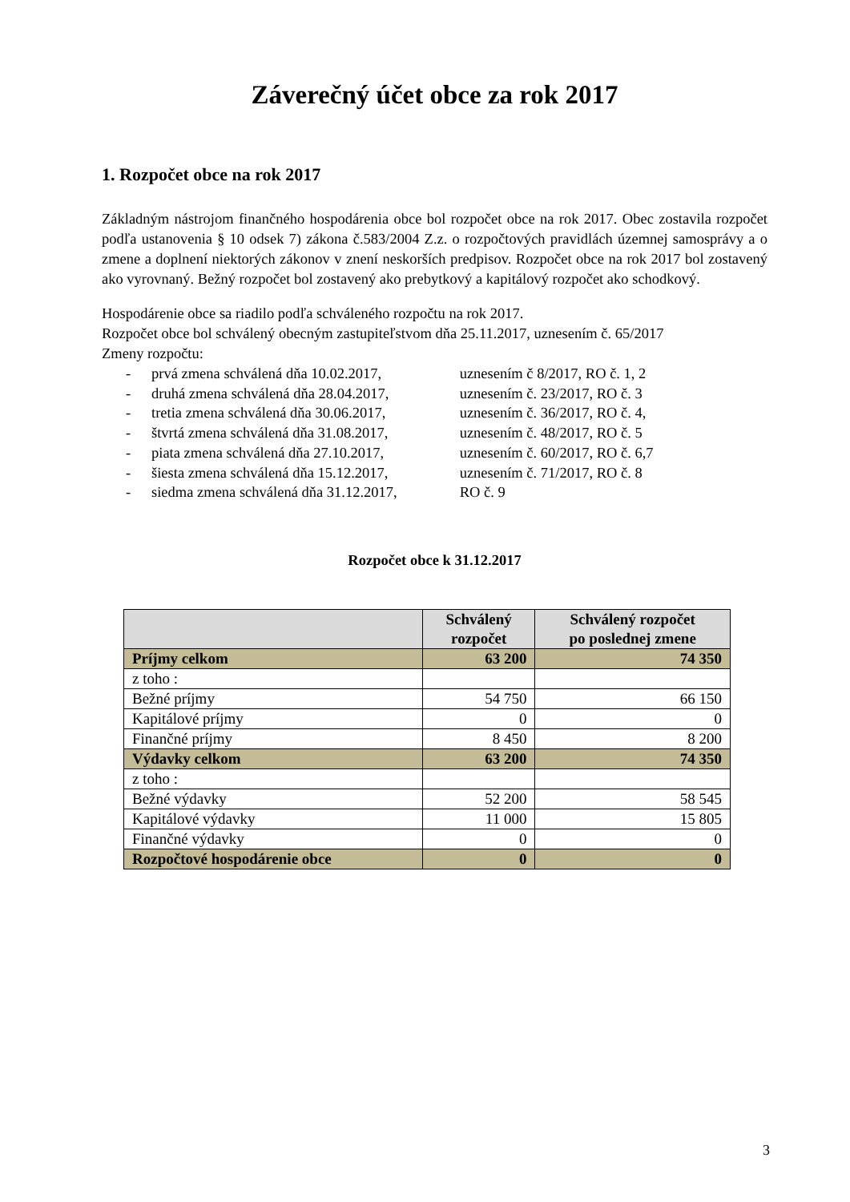Záverečný účet obce za rok 2017
1. Rozpočet obce na rok 2017
Základným nástrojom finančného hospodárenia obce bol rozpočet obce na rok 2017. Obec zostavila rozpočet podľa ustanovenia § 10 odsek 7) zákona č.583/2004 Z.z. o rozpočtových pravidlách územnej samosprávy a o zmene a doplnení niektorých zákonov v znení neskorších predpisov. Rozpočet obce na rok 2017 bol zostavený ako vyrovnaný. Bežný rozpočet bol zostavený ako prebytkový a kapitálový rozpočet ako schodkový.
Hospodárenie obce sa riadilo podľa schváleného rozpočtu na rok 2017.
Rozpočet obce bol schválený obecným zastupiteľstvom dňa 25.11.2017, uznesením č. 65/2017
Zmeny rozpočtu:
- prvá zmena schválená dňa 10.02.2017, uznesením č 8/2017, RO č. 1, 2
- druhá zmena schválená dňa 28.04.2017, uznesením č. 23/2017, RO č. 3
- tretia zmena schválená dňa 30.06.2017, uznesením č. 36/2017, RO č. 4,
- štvrtá zmena schválená dňa 31.08.2017, uznesením č. 48/2017, RO č. 5
- piata zmena schválená dňa 27.10.2017, uznesením č. 60/2017, RO č. 6,7
- šiesta zmena schválená dňa 15.12.2017, uznesením č. 71/2017, RO č. 8
- siedma zmena schválená dňa 31.12.2017, RO č. 9
Rozpočet obce k 31.12.2017
| | Schválený rozpočet | Schválený rozpočet po poslednej zmene |
| --- | --- | --- |
| Príjmy celkom | 63 200 | 74 350 |
| z toho : | | |
| Bežné príjmy | 54 750 | 66 150 |
| Kapitálové príjmy | 0 | 0 |
| Finančné príjmy | 8 450 | 8 200 |
| Výdavky celkom | 63 200 | 74 350 |
| z toho : | | |
| Bežné výdavky | 52 200 | 58 545 |
| Kapitálové výdavky | 11 000 | 15 805 |
| Finančné výdavky | 0 | 0 |
| Rozpočtové hospodárenie obce | 0 | 0 |
3